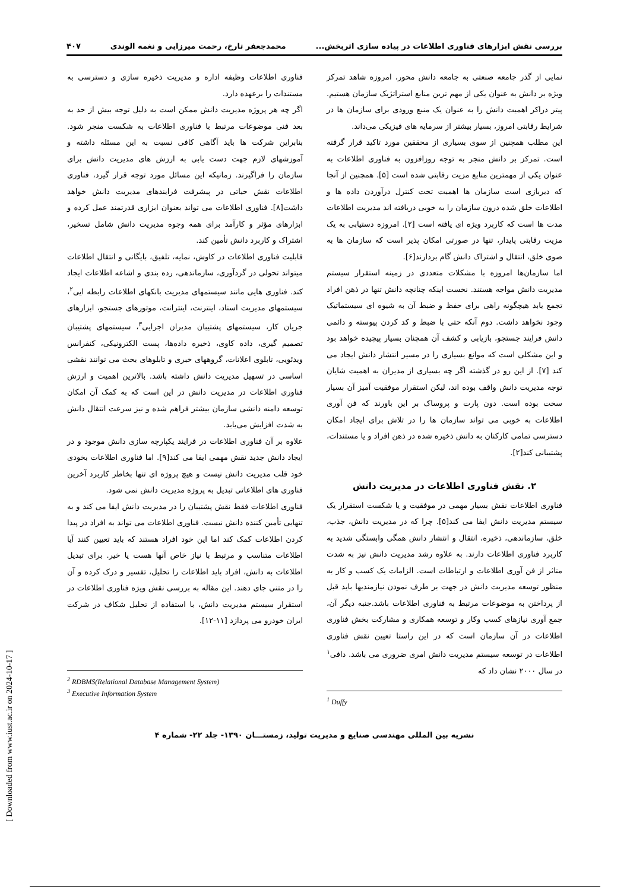[ Downloaded from www.iust.ac.ir on 2024-10-17 ]
بررسی نقش ابزارهای فناوری اطلاعات در پیاده سازی اثربخش... محمدجعفر تارخ، رحمت میرزایی و نغمه الوندی ۴۰۷
نمایی از گذر جامعه صنعتی به جامعه دانش محور، امروزه شاهد تمرکز ویژه بر دانش به عنوان یکی از مهم ترین منابع استراتژیک سازمان هستیم. پیتر دراکر اهمیت دانش را به عنوان یک منبع ورودی برای سازمان ها در شرایط رقابتی امروز، بسیار بیشتر از سرمایه های فیزیکی می‌داند.
این مطلب همچنین از سوی بسیاری از محققین مورد تاکید قرار گرفته است. تمرکز بر دانش منجر به توجه روزافزون به فناوری اطلاعات به عنوان یکی از مهمترین منابع مزیت رقابتی شده است [۵]. همچنین از آنجا که دیربازی است سازمان ها اهمیت تحت کنترل درآوردن داده ها و اطلاعات خلق شده درون سازمان را به خوبی دریافته اند مدیریت اطلاعات مدت ها است که کاربرد ویژه ای یافته است [۲]. امروزه دستیابی به یک مزیت رقابتی پایدار، تنها در صورتی امکان پذیر است که سازمان ها به صوی خلق، انتقال و اشتراک دانش گام بردارند[۶].
اما سازمان‌ها امروزه با مشکلات متعددی در زمینه استقرار سیستم مدیریت دانش مواجه هستند. نخست اینکه چنانچه دانش تنها در ذهن افراد تجمع یابد هیچگونه راهی برای حفظ و ضبط آن به شیوه ای سیستماتیک وجود نخواهد داشت. دوم آنکه حتی با ضبط و کد کردن پیوسته و دائمی دانش فرایند جستجو، بازیابی و کشف آن همچنان بسیار پیچیده خواهد بود و این مشکلی است که موانع بسیاری را در مسیر انتشار دانش ایجاد می کند [۷]. از این رو در گذشته اگر چه بسیاری از مدیران به اهمیت شایان توجه مدیریت دانش واقف بوده اند، لیکن استقرار موفقیت آمیز آن بسیار سخت بوده است. دون پارت و پروساک بر این باورند که فن آوری اطلاعات به خوبی می تواند سازمان ها را در تلاش برای ایجاد امکان دسترسی تمامی کارکنان به دانش ذخیره شده در ذهن افراد و یا مستندات، پشتیبانی کند[۲].
۲. نقش فناوری اطلاعات در مدیریت دانش
فناوری اطلاعات نقش بسیار مهمی در موفقیت و یا شکست استقرار یک سیستم مدیریت دانش ایفا می کند[۵]. چرا که در مدیریت دانش، جذب، خلق، سازماندهی، ذخیره، انتقال و انتشار دانش همگی وابستگی شدید به کاربرد فناوری اطلاعات دارند. به علاوه رشد مدیریت دانش نیز به شدت متاثر از فن آوری اطلاعات و ارتباطات است. الزامات یک کسب و کار به منظور توسعه مدیریت دانش در جهت بر طرف نمودن نیازمندیها باید قبل از پرداختن به موضوعات مرتبط به فناوری اطلاعات باشد.جنبه دیگر آن، جمع آوری نیازهای کسب وکار و توسعه همکاری و مشارکت بخش فناوری اطلاعات در آن سازمان است که در این راستا تعیین نقش فناوری اطلاعات در توسعه سیستم مدیریت دانش امری ضروری می باشد. دافی<sup>۱</sup> در سال ۲۰۰۰ نشان داد که
<sup>1</sup> Duffy
فناوری اطلاعات وظیفه اداره و مدیریت ذخیره سازی و دسترسی به مستندات را برعهده دارد.
اگر چه هر پروژه مدیریت دانش ممکن است به دلیل توجه بیش از حد به بعد فنی موضوعات مرتبط با فناوری اطلاعات به شکست منجر شود. بنابراین شرکت ها باید آگاهی کافی نسبت به این مسئله داشته و آموزشهای لازم جهت دست یابی به ارزش های مدیریت دانش برای سازمان را فراگیرند. زمانیکه این مسائل مورد توجه قرار گیرد، فناوری اطلاعات نقش حیاتی در پیشرفت فرایندهای مدیریت دانش خواهد داشت[۸]. فناوری اطلاعات می تواند بعنوان ابزاری قدرتمند عمل کرده و ابزارهای مؤثر و کارآمد برای همه وجوه مدیریت دانش شامل تسخیر، اشتراک و کاربرد دانش تأمین کند.
قابلیت فناوری اطلاعات در کاوش، نمایه، تلفیق، بایگانی و انتقال اطلاعات میتواند تحولی در گردآوری، سازماندهی، رده بندی و اشاعه اطلاعات ایجاد کند. فناوری هایی مانند سیستمهای مدیریت بانکهای اطلاعات رابطه ایی<sup>۲</sup>، سیستمهای مدیریت اسناد، اینترنت، اینترانت، موتورهای جستجو، ابزارهای جریان کار، سیستمهای پشتیبان مدیران اجرایی<sup>۳</sup>، سیستمهای پشتیبان تصمیم گیری، داده کاوی، ذخیره داده‌ها، پست الکترونیکی، کنفرانس ویدئویی، تابلوی اعلانات، گروههای خبری و تابلوهای بحث می توانند نقشی اساسی در تسهیل مدیریت دانش داشته باشد. بالاترین اهمیت و ارزش فناوری اطلاعات در مدیریت دانش در این است که به کمک آن امکان توسعه دامنه دانشی سازمان بیشتر فراهم شده و نیز سرعت انتقال دانش به شدت افزایش می‌یابد.
علاوه بر آن فناوری اطلاعات در فرایند یکپارچه سازی دانش موجود و در ایجاد دانش جدید نقش مهمی ایفا می کند[۹]. اما فناوری اطلاعات بخودی خود قلب مدیریت دانش نیست و هیچ پروژه ای تنها بخاطر کاربرد آخرین فناوری های اطلاعاتی تبدیل به پروژه مدیریت دانش نمی شود.
فناوری اطلاعات فقط نقش پشتیبان را در مدیریت دانش ایفا می کند و به تنهایی تأمین کننده دانش نیست. فناوری اطلاعات می تواند به افراد در پیدا کردن اطلاعات کمک کند اما این خود افراد هستند که باید تعیین کنند آیا اطلاعات متناسب و مرتبط با نیاز خاص آنها هست یا خیر. برای تبدیل اطلاعات به دانش، افراد باید اطلاعات را تحلیل، تفسیر و درک کرده و آن را در متنی جای دهند. این مقاله به بررسی نقش ویژه فناوری اطلاعات در استقرار سیستم مدیریت دانش، با استفاده از تحلیل شکاف در شرکت ایران خودرو می پردازد [۱۱-۱۲].
<sup>2</sup> RDBMS(Relational Database Management System)
<sup>3</sup> Executive Information System
نشریه بین المللی مهندسی صنایع و مدیریت تولید، زمستـــان ۱۳۹۰- جلد ۲۲- شماره ۴